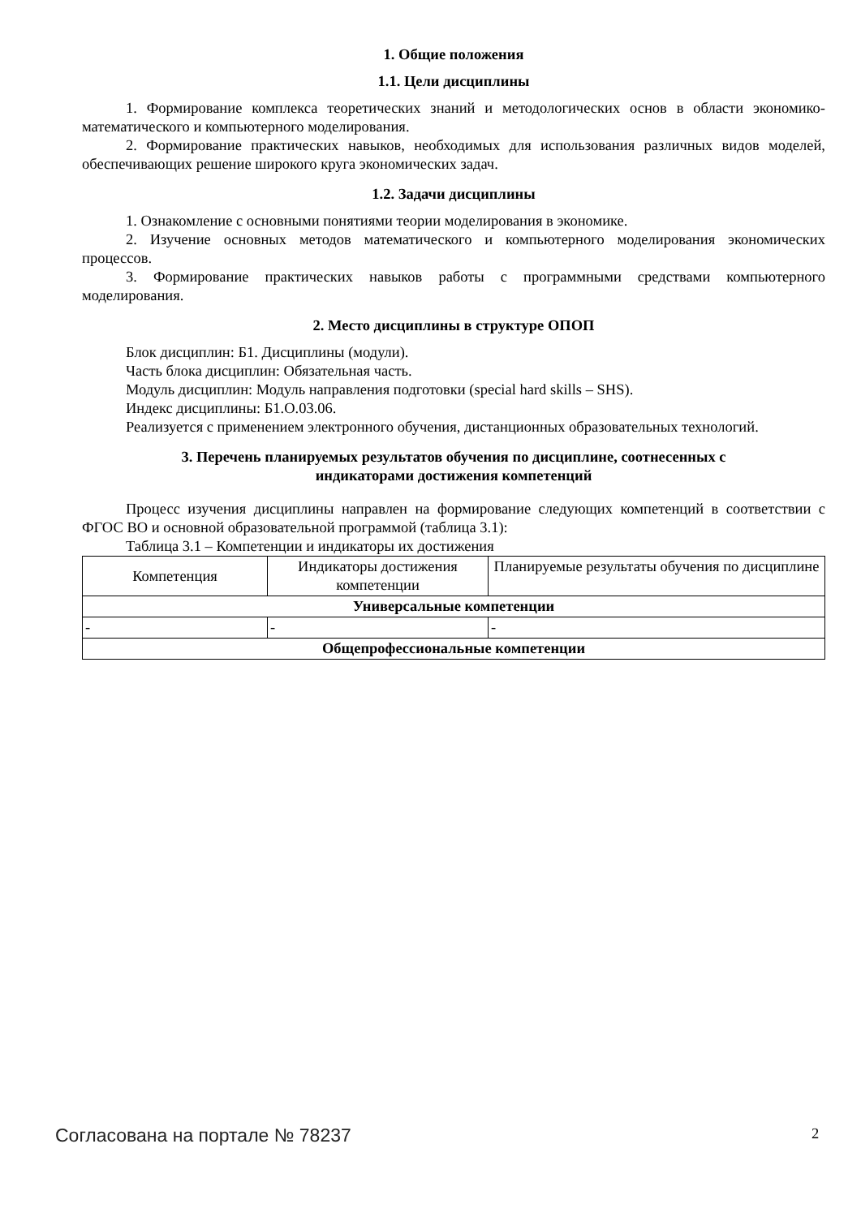1. Общие положения
1.1. Цели дисциплины
1. Формирование комплекса теоретических знаний и методологических основ в области экономико-математического и компьютерного моделирования.
2. Формирование практических навыков, необходимых для использования различных видов моделей, обеспечивающих решение широкого круга экономических задач.
1.2. Задачи дисциплины
1. Ознакомление с основными понятиями теории моделирования в экономике.
2. Изучение основных методов математического и компьютерного моделирования экономических процессов.
3. Формирование практических навыков работы с программными средствами компьютерного моделирования.
2. Место дисциплины в структуре ОПОП
Блок дисциплин: Б1. Дисциплины (модули).
Часть блока дисциплин: Обязательная часть.
Модуль дисциплин: Модуль направления подготовки (special hard skills – SHS).
Индекс дисциплины: Б1.О.03.06.
Реализуется с применением электронного обучения, дистанционных образовательных технологий.
3. Перечень планируемых результатов обучения по дисциплине, соотнесенных с
индикаторами достижения компетенций
Процесс изучения дисциплины направлен на формирование следующих компетенций в соответствии с ФГОС ВО и основной образовательной программой (таблица 3.1):
Таблица 3.1 – Компетенции и индикаторы их достижения
| Компетенция | Индикаторы достижения компетенции | Планируемые результаты обучения по дисциплине |
| --- | --- | --- |
| Универсальные компетенции | | |
| - | - | - |
| Общепрофессиональные компетенции | | |
Согласована на портале № 78237 2